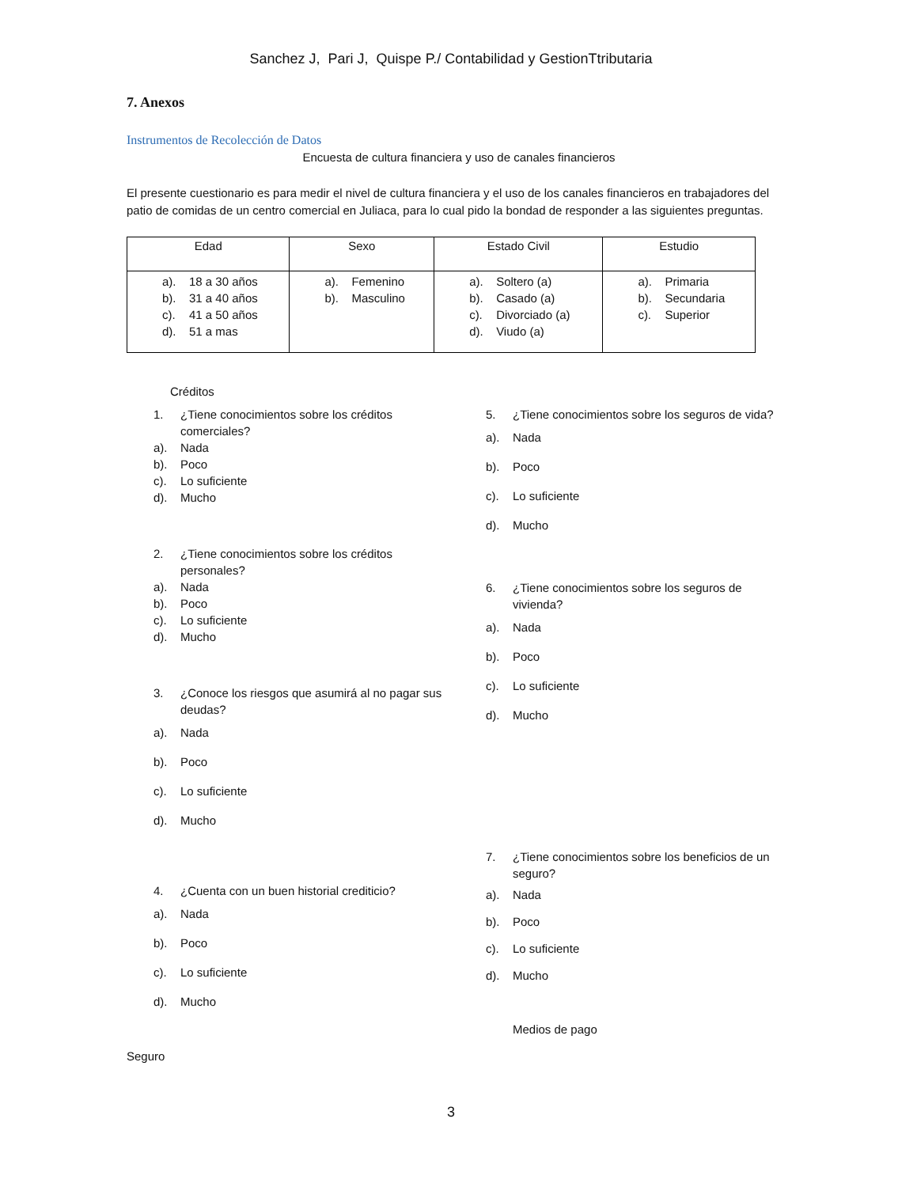Sanchez J, Pari J, Quispe P./ Contabilidad y GestionTtributaria
7. Anexos
Instrumentos de Recolección de Datos
Encuesta de cultura financiera y uso de canales financieros
El presente cuestionario es para medir el nivel de cultura financiera y el uso de los canales financieros en trabajadores del patio de comidas de un centro comercial en Juliaca, para lo cual pido la bondad de responder a las siguientes preguntas.
| Edad | Sexo | Estado Civil | Estudio |
| --- | --- | --- | --- |
| a). 18 a 30 años b). 31 a 40 años c). 41 a 50 años d). 51 a mas | a). Femenino b). Masculino | a). Soltero (a) b). Casado (a) c). Divorciado (a) d). Viudo (a) | a). Primaria b). Secundaria c). Superior |
Créditos
1. ¿Tiene conocimientos sobre los créditos comerciales?
a). Nada
b). Poco
c). Lo suficiente
d). Mucho
2. ¿Tiene conocimientos sobre los créditos personales?
a). Nada
b). Poco
c). Lo suficiente
d). Mucho
3. ¿Conoce los riesgos que asumirá al no pagar sus deudas?
a). Nada
b). Poco
c). Lo suficiente
d). Mucho
4. ¿Cuenta con un buen historial crediticio?
a). Nada
b). Poco
c). Lo suficiente
d). Mucho
Seguro
5. ¿Tiene conocimientos sobre los seguros de vida?
a). Nada
b). Poco
c). Lo suficiente
d). Mucho
6. ¿Tiene conocimientos sobre los seguros de vivienda?
a). Nada
b). Poco
c). Lo suficiente
d). Mucho
7. ¿Tiene conocimientos sobre los beneficios de un seguro?
a). Nada
b). Poco
c). Lo suficiente
d). Mucho
Medios de pago
3